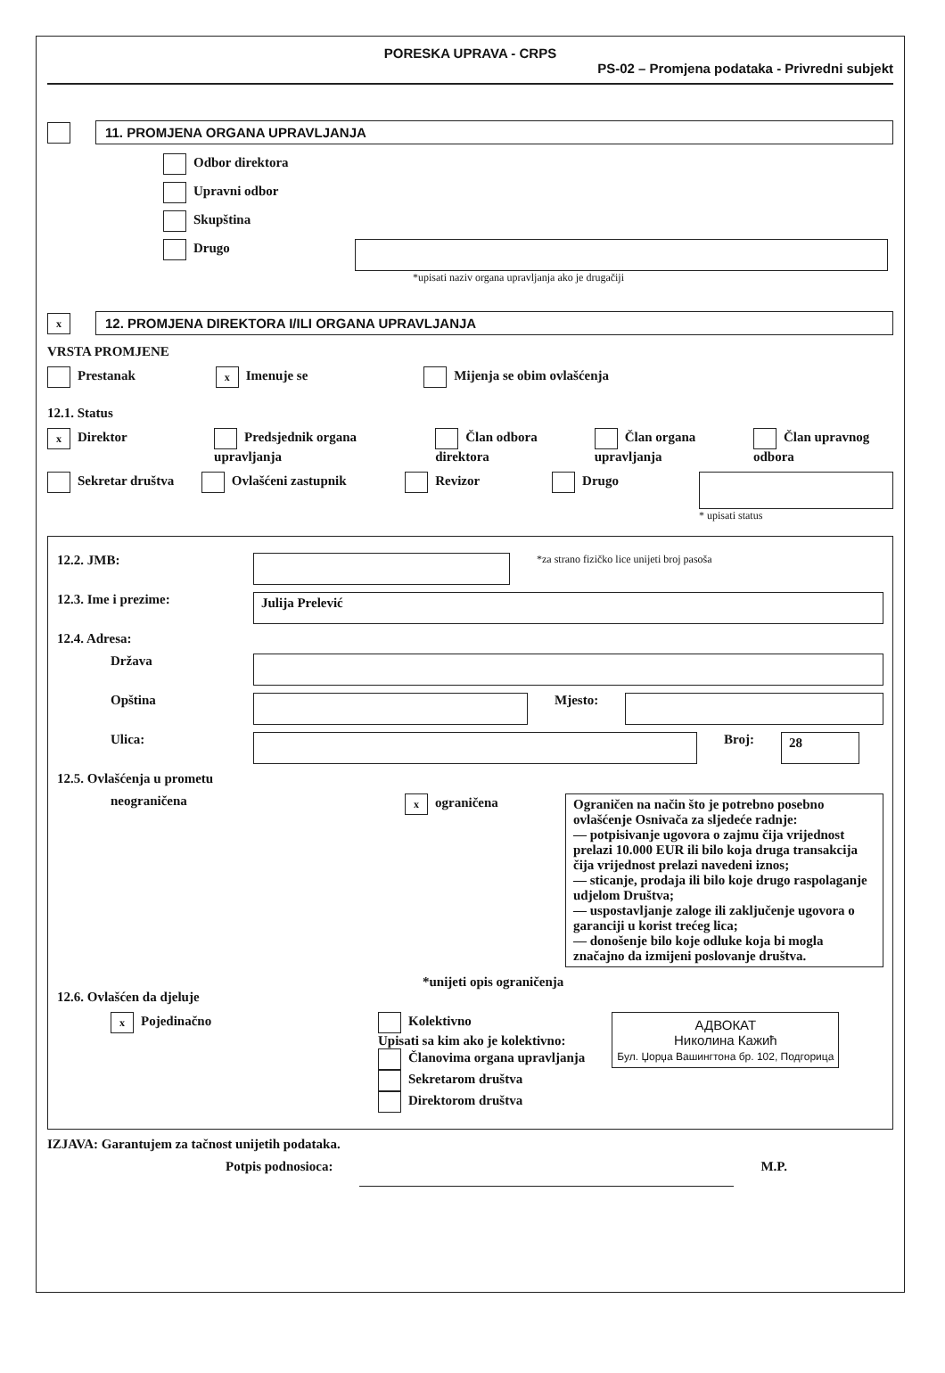PORESKA UPRAVA - CRPS
PS-02 – Promjena podataka - Privredni subjekt
11. PROMJENA ORGANA UPRAVLJANJA
Odbor direktora
Upravni odbor
Skupština
Drugo
*upisati naziv organa upravljanja ako je drugačiji
x
12. PROMJENA DIREKTORA I/ILI ORGANA UPRAVLJANJA
VRSTA PROMJENE
Prestanak x Imenuje se Mijenja se obim ovlašćenja
12.1. Status
x Direktor Predsjednik organa upravljanja Član odbora direktora Član organa upravljanja Član upravnog odbora
Sekretar društva Ovlašćeni zastupnik Revizor Drugo
* upisati status
12.2. JMB:
*za strano fizičko lice unijeti broj pasoša
12.3. Ime i prezime:
Julija Prelević
12.4. Adresa:
Država
Opština Mjesto:
Ulica: Broj:
28
12.5. Ovlašćenja u prometu
neograničena x ograničena
Ograničen na način što je potrebno posebno ovlašćenje Osnivača za sljedeće radnje:
— potpisivanje ugovora o zajmu čija vrijednost prelazi 10.000 EUR ili bilo koja druga transakcija čija vrijednost prelazi navedeni iznos;
— sticanje, prodaja ili bilo koje drugo raspolaganje udjelom Društva;
— uspostavljanje zaloge ili zaključenje ugovora o garanciji u korist trećeg lica;
— donošenje bilo koje odluke koja bi mogla značajno da izmijeni poslovanje društva.
*unijeti opis ograničenja
12.6. Ovlašćen da djeluje
x Pojedinačno Kolektivno
Upisati sa kim ako je kolektivno:
Članovima organa upravljanja
Sekretarom društva
Direktorom društva
АДВОКАТ
Николина Кажић
Бул. Џорџа Вашингтона бр. 102, Подгорица
IZJAVA: Garantujem za tačnost unijetih podataka.
Potpis podnosioca: M.P.